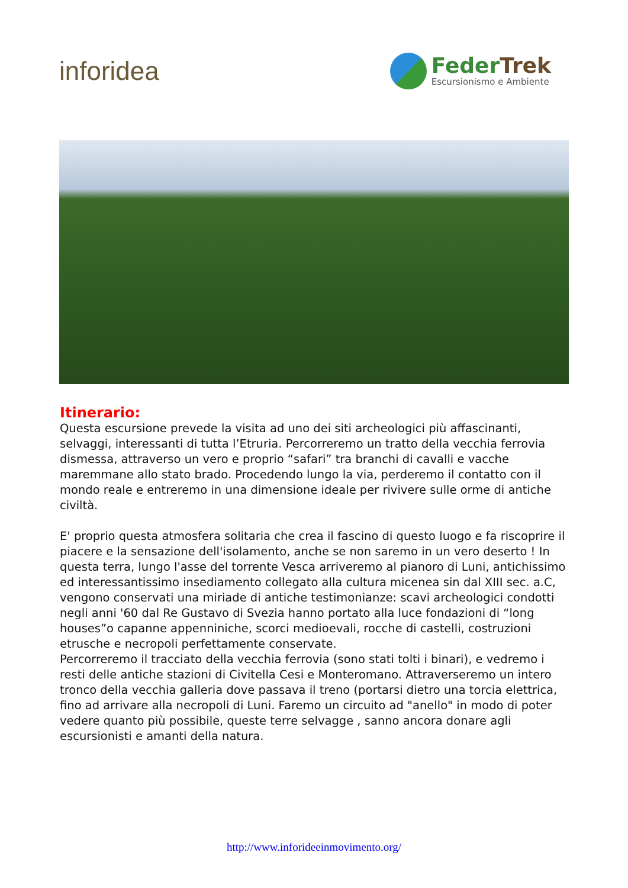inforidea
FederTrek
Escursionismo e Ambiente
Itinerario:
Questa escursione prevede la visita ad uno dei siti archeologici più affascinanti, selvaggi, interessanti di tutta l’Etruria. Percorreremo un tratto della vecchia ferrovia dismessa, attraverso un vero e proprio “safari” tra branchi di cavalli e vacche maremmane allo stato brado. Procedendo lungo la via, perderemo il contatto con il mondo reale e entreremo in una dimensione ideale per rivivere sulle orme di antiche civiltà.
E' proprio questa atmosfera solitaria che crea il fascino di questo luogo e fa riscoprire il piacere e la sensazione dell'isolamento, anche se non saremo in un vero deserto ! In questa terra, lungo l'asse del torrente Vesca arriveremo al pianoro di Luni, antichissimo ed interessantissimo insediamento collegato alla cultura micenea sin dal XIII sec. a.C, vengono conservati una miriade di antiche testimonianze: scavi archeologici condotti negli anni '60 dal Re Gustavo di Svezia hanno portato alla luce fondazioni di “long houses”o capanne appenniniche, scorci medioevali, rocche di castelli, costruzioni etrusche e necropoli perfettamente conservate.
Percorreremo il tracciato della vecchia ferrovia (sono stati tolti i binari), e vedremo i resti delle antiche stazioni di Civitella Cesi e Monteromano. Attraverseremo un intero tronco della vecchia galleria dove passava il treno (portarsi dietro una torcia elettrica, fino ad arrivare alla necropoli di Luni. Faremo un circuito ad "anello" in modo di poter vedere quanto più possibile, queste terre selvagge , sanno ancora donare agli escursionisti e amanti della natura.
http://www.inforideeinmovimento.org/